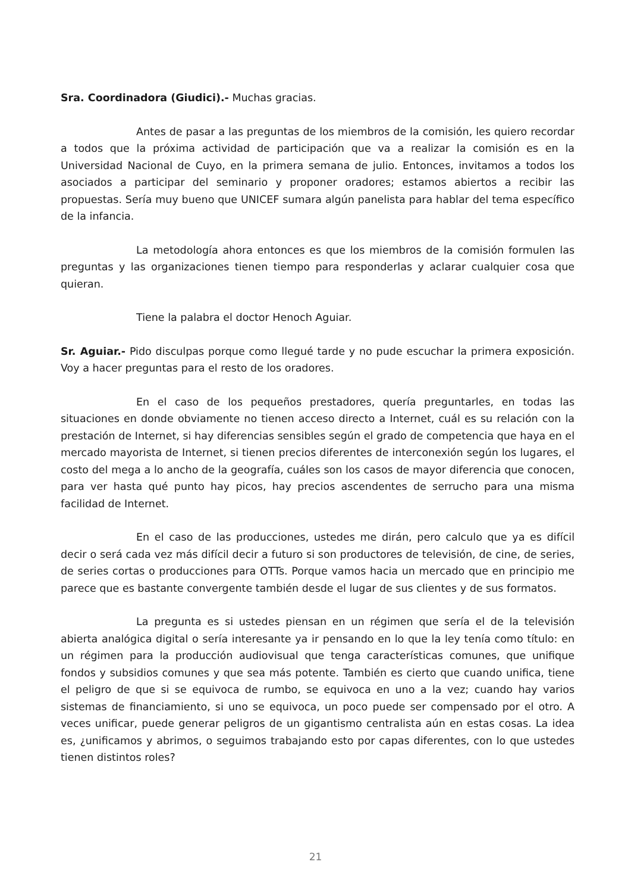Sra. Coordinadora (Giudici).- Muchas gracias.
Antes de pasar a las preguntas de los miembros de la comisión, les quiero recordar a todos que la próxima actividad de participación que va a realizar la comisión es en la Universidad Nacional de Cuyo, en la primera semana de julio. Entonces, invitamos a todos los asociados a participar del seminario y proponer oradores; estamos abiertos a recibir las propuestas. Sería muy bueno que UNICEF sumara algún panelista para hablar del tema específico de la infancia.
La metodología ahora entonces es que los miembros de la comisión formulen las preguntas y las organizaciones tienen tiempo para responderlas y aclarar cualquier cosa que quieran.
Tiene la palabra el doctor Henoch Aguiar.
Sr. Aguiar.- Pido disculpas porque como llegué tarde y no pude escuchar la primera exposición. Voy a hacer preguntas para el resto de los oradores.
En el caso de los pequeños prestadores, quería preguntarles, en todas las situaciones en donde obviamente no tienen acceso directo a Internet, cuál es su relación con la prestación de Internet, si hay diferencias sensibles según el grado de competencia que haya en el mercado mayorista de Internet, si tienen precios diferentes de interconexión según los lugares, el costo del mega a lo ancho de la geografía, cuáles son los casos de mayor diferencia que conocen, para ver hasta qué punto hay picos, hay precios ascendentes de serrucho para una misma facilidad de Internet.
En el caso de las producciones, ustedes me dirán, pero calculo que ya es difícil decir o será cada vez más difícil decir a futuro si son productores de televisión, de cine, de series, de series cortas o producciones para OTTs. Porque vamos hacia un mercado que en principio me parece que es bastante convergente también desde el lugar de sus clientes y de sus formatos.
La pregunta es si ustedes piensan en un régimen que sería el de la televisión abierta analógica digital o sería interesante ya ir pensando en lo que la ley tenía como título: en un régimen para la producción audiovisual que tenga características comunes, que unifique fondos y subsidios comunes y que sea más potente. También es cierto que cuando unifica, tiene el peligro de que si se equivoca de rumbo, se equivoca en uno a la vez; cuando hay varios sistemas de financiamiento, si uno se equivoca, un poco puede ser compensado por el otro. A veces unificar, puede generar peligros de un gigantismo centralista aún en estas cosas. La idea es, ¿unificamos y abrimos, o seguimos trabajando esto por capas diferentes, con lo que ustedes tienen distintos roles?
21